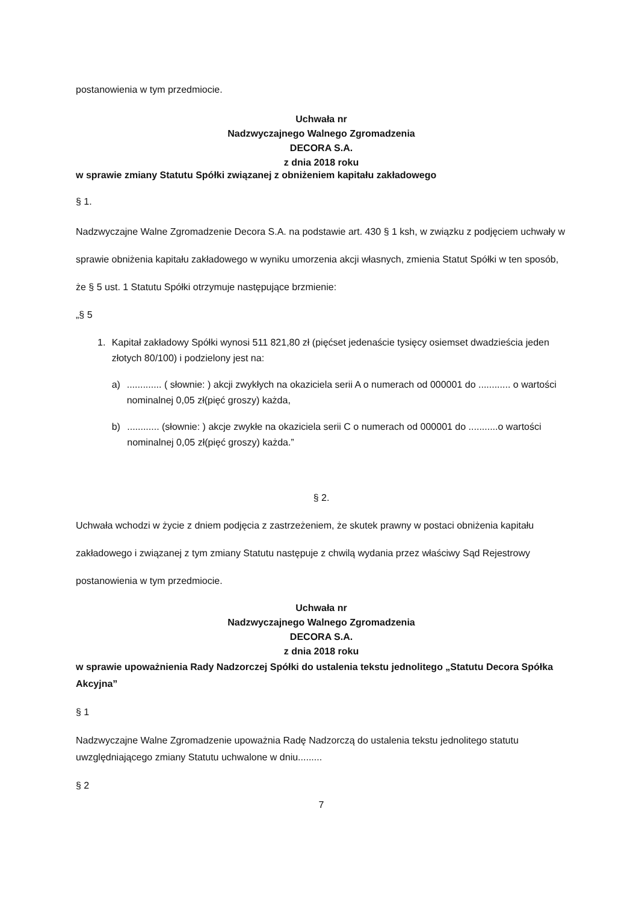postanowienia w tym przedmiocie.
Uchwała nr
Nadzwyczajnego Walnego Zgromadzenia
DECORA S.A.
z dnia 2018 roku
w sprawie zmiany Statutu Spółki związanej z obniżeniem kapitału zakładowego
§ 1.
Nadzwyczajne Walne Zgromadzenie Decora S.A. na podstawie art. 430 § 1 ksh, w związku z podjęciem uchwały w sprawie obniżenia kapitału zakładowego w wyniku umorzenia akcji własnych, zmienia Statut Spółki w ten sposób, że § 5 ust. 1 Statutu Spółki otrzymuje następujące brzmienie:
„§ 5
1. Kapitał zakładowy Spółki wynosi 511 821,80 zł (pięćset jedenaście tysięcy osiemset dwadzieścia jeden złotych 80/100) i podzielony jest na:
a) ............. ( słownie: ) akcji zwykłych na okaziciela serii A o numerach od 000001 do ............ o wartości nominalnej 0,05 zł(pięć groszy) każda,
b) ............ (słownie: ) akcje zwykłe na okaziciela serii C o numerach od 000001 do ...........o wartości nominalnej 0,05 zł(pięć groszy) każda.”
§ 2.
Uchwała wchodzi w życie z dniem podjęcia z zastrzeżeniem, że skutek prawny w postaci obniżenia kapitału zakładowego i związanej z tym zmiany Statutu następuje z chwilą wydania przez właściwy Sąd Rejestrowy postanowienia w tym przedmiocie.
Uchwała nr
Nadzwyczajnego Walnego Zgromadzenia
DECORA S.A.
z dnia 2018 roku
w sprawie upoważnienia Rady Nadzorczej Spółki do ustalenia tekstu jednolitego „Statutu Decora Spółka Akcyjna”
§ 1
Nadzwyczajne Walne Zgromadzenie upoważnia Radę Nadzorczą do ustalenia tekstu jednolitego statutu uwzględniającego zmiany Statutu uchwalone w dniu.........
§ 2
7